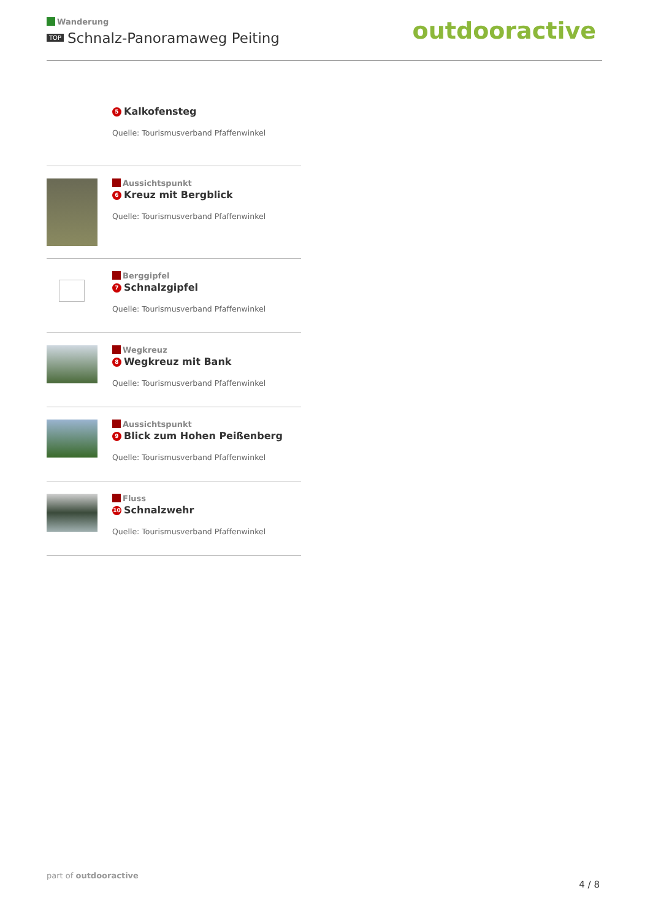Wanderung
TOP Schnalz-Panoramaweg Peiting
outdooractive
5 Kalkofensteg
Quelle: Tourismusverband Pfaffenwinkel
Aussichtspunkt
6 Kreuz mit Bergblick
Quelle: Tourismusverband Pfaffenwinkel
Berggipfel
7 Schnalzgipfel
Quelle: Tourismusverband Pfaffenwinkel
Wegkreuz
8 Wegkreuz mit Bank
Quelle: Tourismusverband Pfaffenwinkel
Aussichtspunkt
9 Blick zum Hohen Peißenberg
Quelle: Tourismusverband Pfaffenwinkel
Fluss
10 Schnalzwehr
Quelle: Tourismusverband Pfaffenwinkel
part of outdooractive
4 / 8